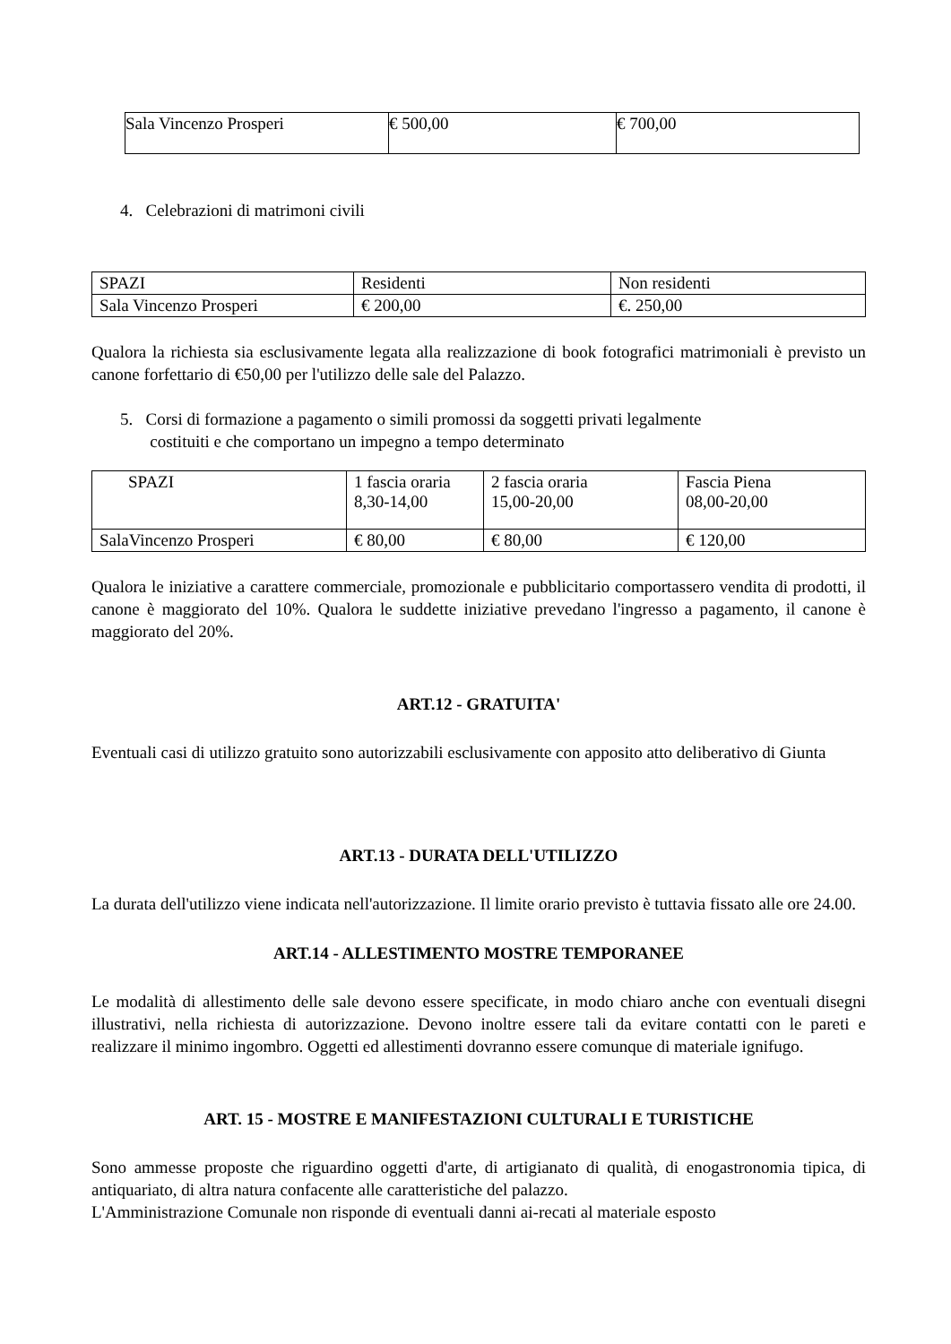| Sala Vincenzo Prosperi | € 500,00 | € 700,00 |
4. Celebrazioni di matrimoni civili
| SPAZI | Residenti | Non residenti |
| Sala Vincenzo Prosperi | € 200,00 | €. 250,00 |
Qualora la richiesta sia esclusivamente legata alla realizzazione di book fotografici matrimoniali è previsto un canone forfettario di €50,00 per l'utilizzo delle sale del Palazzo.
5. Corsi di formazione a pagamento o simili promossi da soggetti privati legalmente
costituiti e che comportano un impegno a tempo determinato
| SPAZI | 1 fascia oraria 8,30-14,00 | 2 fascia oraria 15,00-20,00 | Fascia Piena 08,00-20,00 |
| SalaVincenzo Prosperi | € 80,00 | € 80,00 | € 120,00 |
Qualora le iniziative a carattere commerciale, promozionale e pubblicitario comportassero vendita di prodotti, il canone è maggiorato del 10%. Qualora le suddette iniziative prevedano l'ingresso a pagamento, il canone è maggiorato del 20%.
ART.12 - GRATUITA'
Eventuali casi di utilizzo gratuito sono autorizzabili esclusivamente con apposito atto deliberativo di Giunta
ART.13 - DURATA DELL'UTILIZZO
La durata dell'utilizzo viene indicata nell'autorizzazione. Il limite orario previsto è tuttavia fissato alle ore 24.00.
ART.14 - ALLESTIMENTO MOSTRE TEMPORANEE
Le modalità di allestimento delle sale devono essere specificate, in modo chiaro anche con eventuali disegni illustrativi, nella richiesta di autorizzazione. Devono inoltre essere tali da evitare contatti con le pareti e realizzare il minimo ingombro. Oggetti ed allestimenti dovranno essere comunque di materiale ignifugo.
ART. 15 - MOSTRE E MANIFESTAZIONI CULTURALI E TURISTICHE
Sono ammesse proposte che riguardino oggetti d'arte, di artigianato di qualità, di enogastronomia tipica, di antiquariato, di altra natura confacente alle caratteristiche del palazzo.
L'Amministrazione Comunale non risponde di eventuali danni ai-recati al materiale esposto